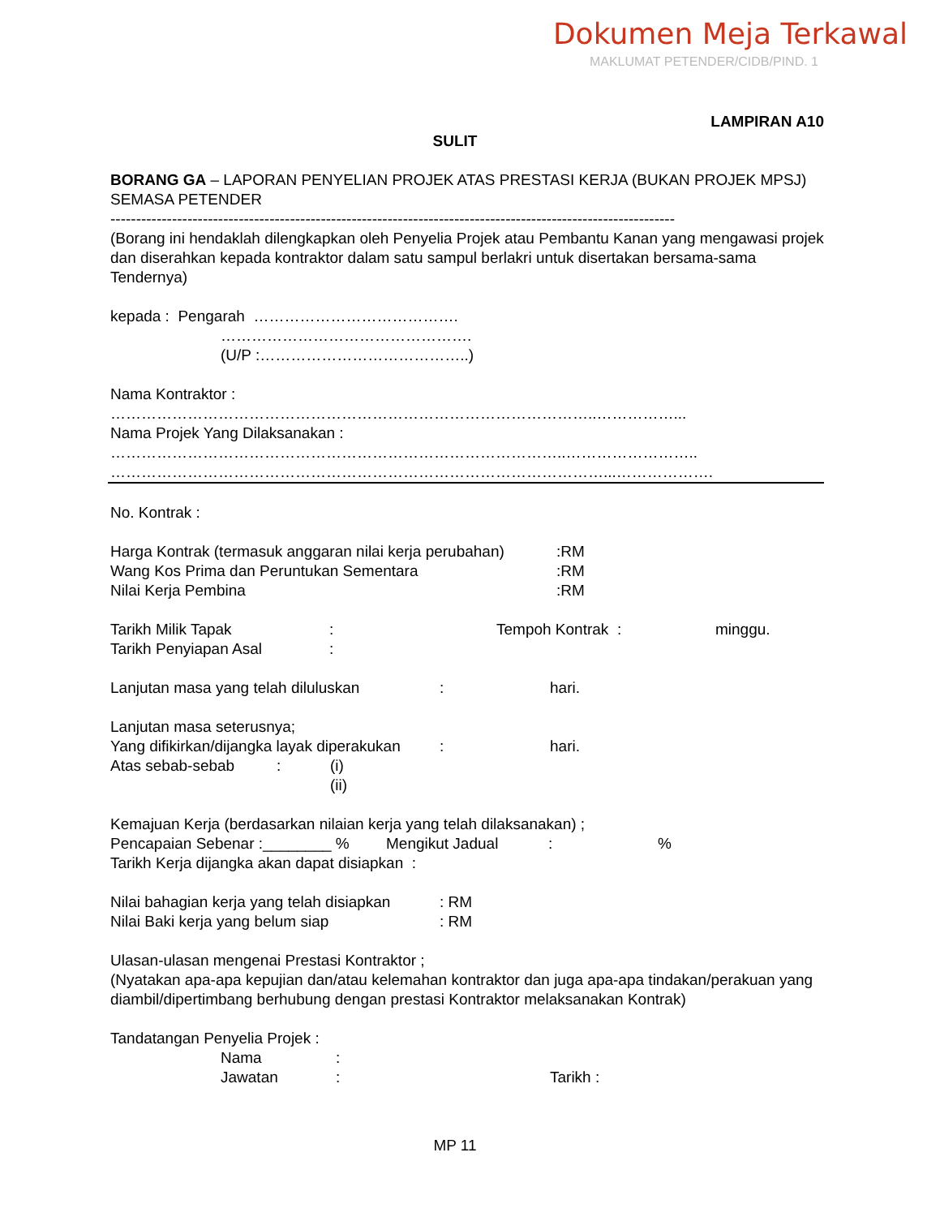Dokumen Meja Terkawal
MAKLUMAT PETENDER/CIDB/PIND. 1
LAMPIRAN A10
SULIT
BORANG GA – LAPORAN PENYELIAN PROJEK ATAS PRESTASI KERJA (BUKAN PROJEK MPSJ) SEMASA PETENDER
--------------------------------------------------------------------------------------------------------------
(Borang ini hendaklah dilengkapkan oleh Penyelia Projek atau Pembantu Kanan yang mengawasi projek dan diserahkan kepada kontraktor dalam satu sampul berlakri untuk disertakan bersama-sama Tendernya)
kepada : Pengarah ………………………………….
………………………………………….
(U/P :…………………………………..)
Nama Kontraktor :
…………………………………………………………………………………..……………...
Nama Projek Yang Dilaksanakan :
……………………………………………………………………………..……………………..
……………………………………………………………………………………...……………….
No. Kontrak :
Harga Kontrak (termasuk anggaran nilai kerja perubahan):RM
Wang Kos Prima dan Peruntukan Sementara:RM
Nilai Kerja Pembina:RM
Tarikh Milik Tapak: Tempoh Kontrak : minggu.
Tarikh Penyiapan Asal:
Lanjutan masa yang telah diluluskan: hari.
Lanjutan masa seterusnya;
Yang difikirkan/dijangka layak diperakukan: hari.
Atas sebab-sebab: (i)
(ii)
Kemajuan Kerja (berdasarkan nilaian kerja yang telah dilaksanakan) ;
Pencapaian Sebenar :________ % Mengikut Jadual:%
Tarikh Kerja dijangka akan dapat disiapkan :
Nilai bahagian kerja yang telah disiapkan: RM
Nilai Baki kerja yang belum siap: RM
Ulasan-ulasan mengenai Prestasi Kontraktor ;
(Nyatakan apa-apa kepujian dan/atau kelemahan kontraktor dan juga apa-apa tindakan/perakuan yang diambil/dipertimbang berhubung dengan prestasi Kontraktor melaksanakan Kontrak)
Tandatangan Penyelia Projek :
Nama:
Jawatan: Tarikh :
MP 11